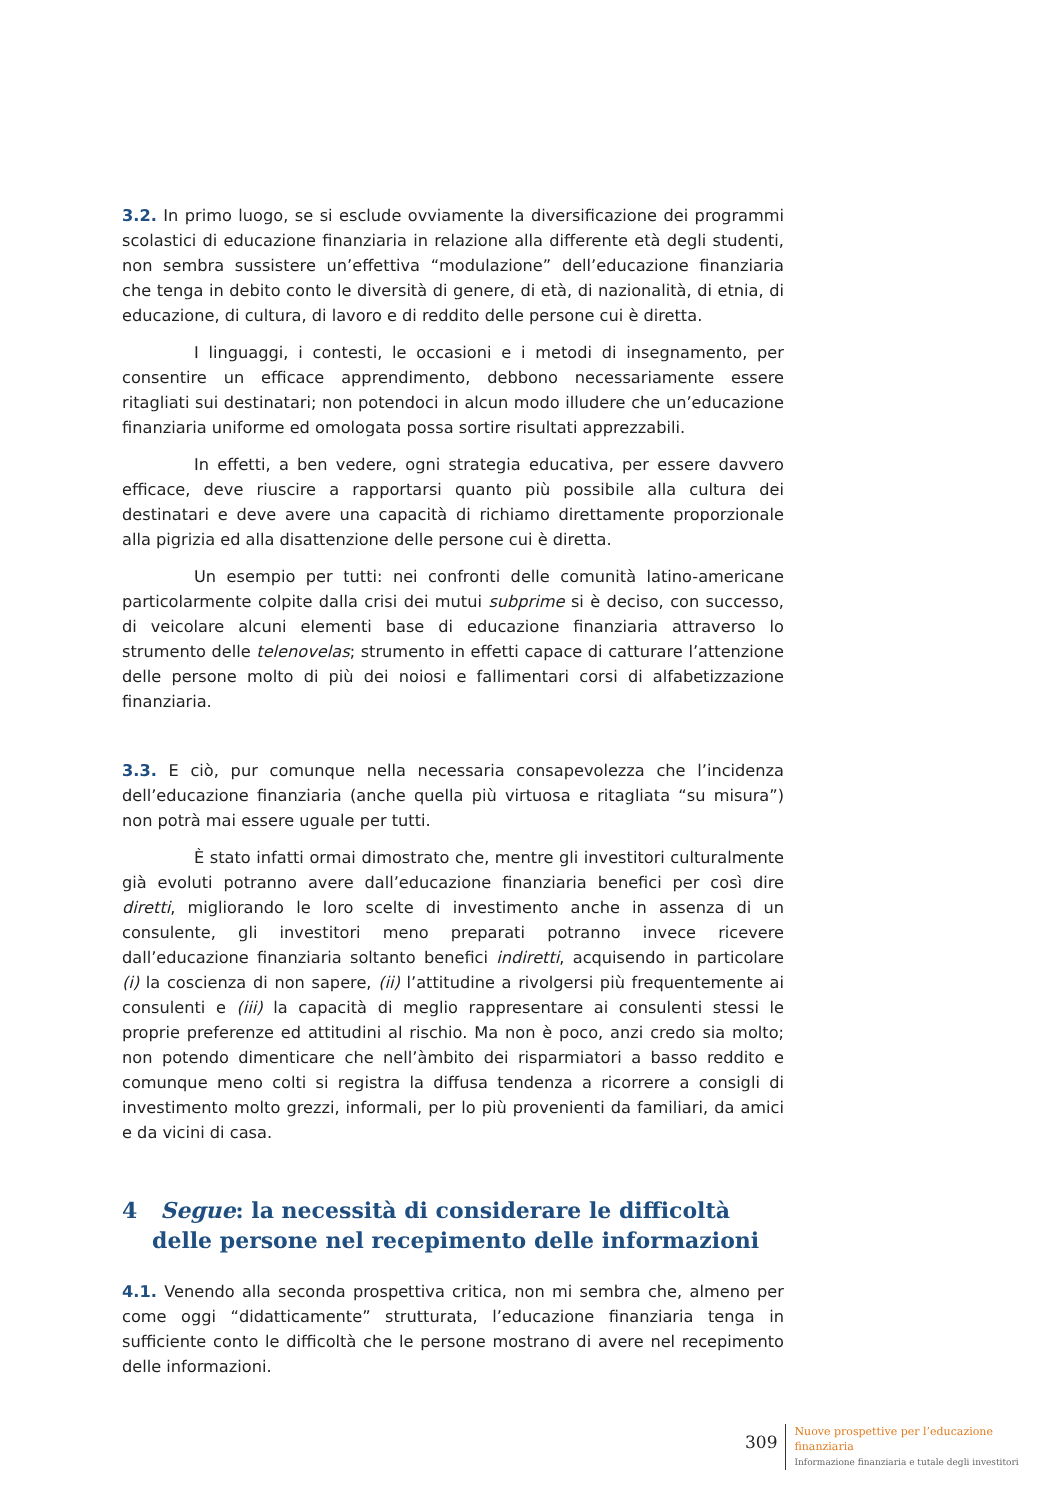3.2. In primo luogo, se si esclude ovviamente la diversificazione dei programmi scolastici di educazione finanziaria in relazione alla differente età degli studenti, non sembra sussistere un’effettiva “modulazione” dell’educazione finanziaria che tenga in debito conto le diversità di genere, di età, di nazionalità, di etnia, di educazione, di cultura, di lavoro e di reddito delle persone cui è diretta.
I linguaggi, i contesti, le occasioni e i metodi di insegnamento, per consentire un efficace apprendimento, debbono necessariamente essere ritagliati sui destinatari; non potendoci in alcun modo illudere che un’educazione finanziaria uniforme ed omologata possa sortire risultati apprezzabili.
In effetti, a ben vedere, ogni strategia educativa, per essere davvero efficace, deve riuscire a rapportarsi quanto più possibile alla cultura dei destinatari e deve avere una capacità di richiamo direttamente proporzionale alla pigrizia ed alla disattenzione delle persone cui è diretta.
Un esempio per tutti: nei confronti delle comunità latino-americane particolarmente colpite dalla crisi dei mutui subprime si è deciso, con successo, di veicolare alcuni elementi base di educazione finanziaria attraverso lo strumento delle telenovelas; strumento in effetti capace di catturare l’attenzione delle persone molto di più dei noiosi e fallimentari corsi di alfabetizzazione finanziaria.
3.3. E ciò, pur comunque nella necessaria consapevolezza che l’incidenza dell’educazione finanziaria (anche quella più virtuosa e ritagliata “su misura”) non potrà mai essere uguale per tutti.
È stato infatti ormai dimostrato che, mentre gli investitori culturalmente già evoluti potranno avere dall’educazione finanziaria benefici per così dire diretti, migliorando le loro scelte di investimento anche in assenza di un consulente, gli investitori meno preparati potranno invece ricevere dall’educazione finanziaria soltanto benefici indiretti, acquisendo in particolare (i) la coscienza di non sapere, (ii) l’attitudine a rivolgersi più frequentemente ai consulenti e (iii) la capacità di meglio rappresentare ai consulenti stessi le proprie preferenze ed attitudini al rischio. Ma non è poco, anzi credo sia molto; non potendo dimenticare che nell’àmbito dei risparmiatori a basso reddito e comunque meno colti si registra la diffusa tendenza a ricorrere a consigli di investimento molto grezzi, informali, per lo più provenienti da familiari, da amici e da vicini di casa.
4 Segue: la necessità di considerare le difficoltà delle persone nel recepimento delle informazioni
4.1. Venendo alla seconda prospettiva critica, non mi sembra che, almeno per come oggi “didatticamente” strutturata, l’educazione finanziaria tenga in sufficiente conto le difficoltà che le persone mostrano di avere nel recepimento delle informazioni.
309
Nuove prospettive per l’educazione
finanziaria
Informazione finanziaria e tutale degli investitori